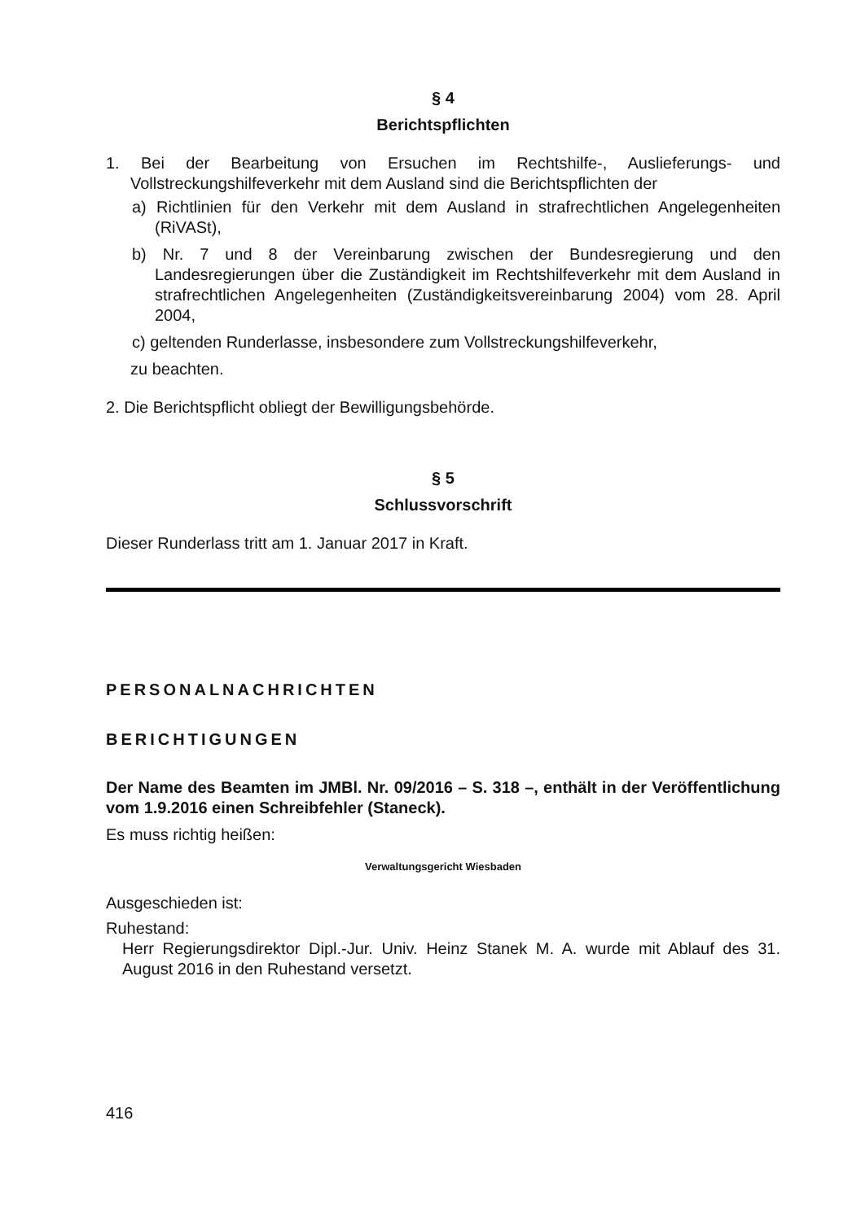§ 4
Berichtspflichten
1. Bei der Bearbeitung von Ersuchen im Rechtshilfe-, Auslieferungs- und Vollstreckungshilfeverkehr mit dem Ausland sind die Berichtspflichten der
a) Richtlinien für den Verkehr mit dem Ausland in strafrechtlichen Angelegenheiten (RiVASt),
b) Nr. 7 und 8 der Vereinbarung zwischen der Bundesregierung und den Landesregierungen über die Zuständigkeit im Rechtshilfeverkehr mit dem Ausland in strafrechtlichen Angelegenheiten (Zuständigkeitsvereinbarung 2004) vom 28. April 2004,
c) geltenden Runderlasse, insbesondere zum Vollstreckungshilfeverkehr,
zu beachten.
2. Die Berichtspflicht obliegt der Bewilligungsbehörde.
§ 5
Schlussvorschrift
Dieser Runderlass tritt am 1. Januar 2017 in Kraft.
PERSONALNACHRICHTEN
BERICHTIGUNGEN
Der Name des Beamten im JMBl. Nr. 09/2016 – S. 318 –, enthält in der Veröffentlichung vom 1.9.2016 einen Schreibfehler (Staneck).
Es muss richtig heißen:
Verwaltungsgericht Wiesbaden
Ausgeschieden ist:
Ruhestand:
Herr Regierungsdirektor Dipl.-Jur. Univ. Heinz Stanek M. A. wurde mit Ablauf des 31. August 2016 in den Ruhestand versetzt.
416